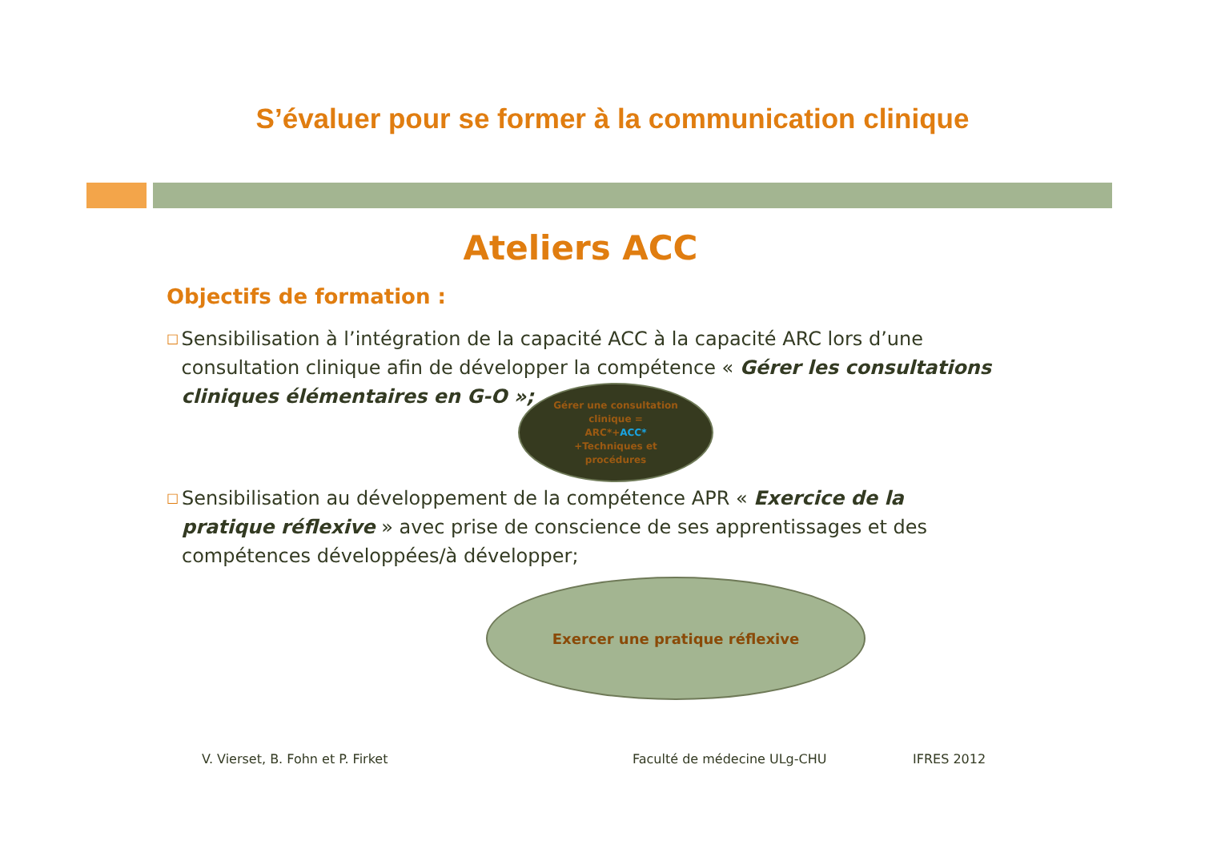S’évaluer pour se former à la communication clinique
Ateliers ACC
Objectifs de formation :
□
Sensibilisation à l’intégration de la capacité ACC à la capacité ARC lors d’une consultation clinique afin de développer la compétence « Gérer les consultations cliniques élémentaires en G-O »;
Gérer une consultation
clinique =
ARC*+ACC*
+Techniques et
procédures
□
Sensibilisation au développement de la compétence APR « Exercice de la pratique réflexive » avec prise de conscience de ses apprentissages et des compétences développées/à développer;
Exercer une pratique réflexive
V. Vierset, B. Fohn et P. Firket
Faculté de médecine ULg-CHU IFRES 2012